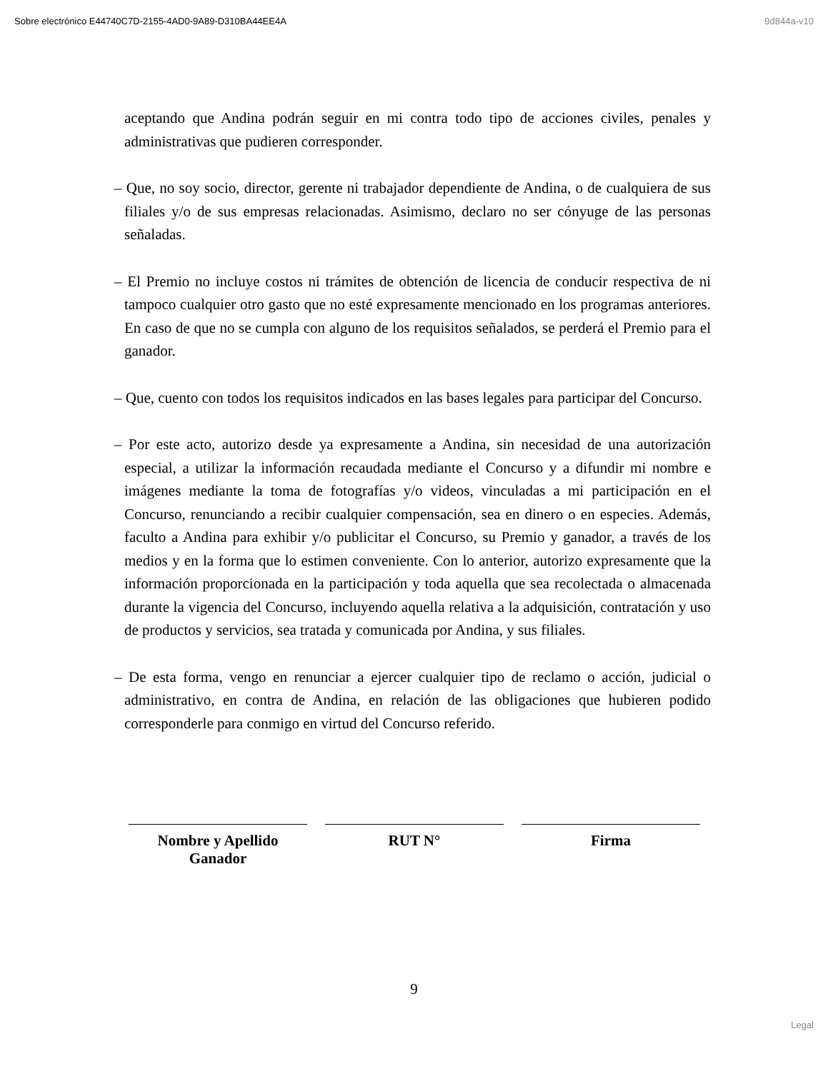Sobre electrónico E44740C7D-2155-4AD0-9A89-D310BA44EE4A 9d844a-v10
aceptando que Andina podrán seguir en mi contra todo tipo de acciones civiles, penales y administrativas que pudieren corresponder.
– Que, no soy socio, director, gerente ni trabajador dependiente de Andina, o de cualquiera de sus filiales y/o de sus empresas relacionadas. Asimismo, declaro no ser cónyuge de las personas señaladas.
– El Premio no incluye costos ni trámites de obtención de licencia de conducir respectiva de ni tampoco cualquier otro gasto que no esté expresamente mencionado en los programas anteriores. En caso de que no se cumpla con alguno de los requisitos señalados, se perderá el Premio para el ganador.
– Que, cuento con todos los requisitos indicados en las bases legales para participar del Concurso.
– Por este acto, autorizo desde ya expresamente a Andina, sin necesidad de una autorización especial, a utilizar la información recaudada mediante el Concurso y a difundir mi nombre e imágenes mediante la toma de fotografías y/o videos, vinculadas a mi participación en el Concurso, renunciando a recibir cualquier compensación, sea en dinero o en especies. Además, faculto a Andina para exhibir y/o publicitar el Concurso, su Premio y ganador, a través de los medios y en la forma que lo estimen conveniente. Con lo anterior, autorizo expresamente que la información proporcionada en la participación y toda aquella que sea recolectada o almacenada durante la vigencia del Concurso, incluyendo aquella relativa a la adquisición, contratación y uso de productos y servicios, sea tratada y comunicada por Andina, y sus filiales.
– De esta forma, vengo en renunciar a ejercer cualquier tipo de reclamo o acción, judicial o administrativo, en contra de Andina, en relación de las obligaciones que hubieren podido corresponderle para conmigo en virtud del Concurso referido.
Nombre y Apellido Ganador
RUT N° Firma
9
Legal